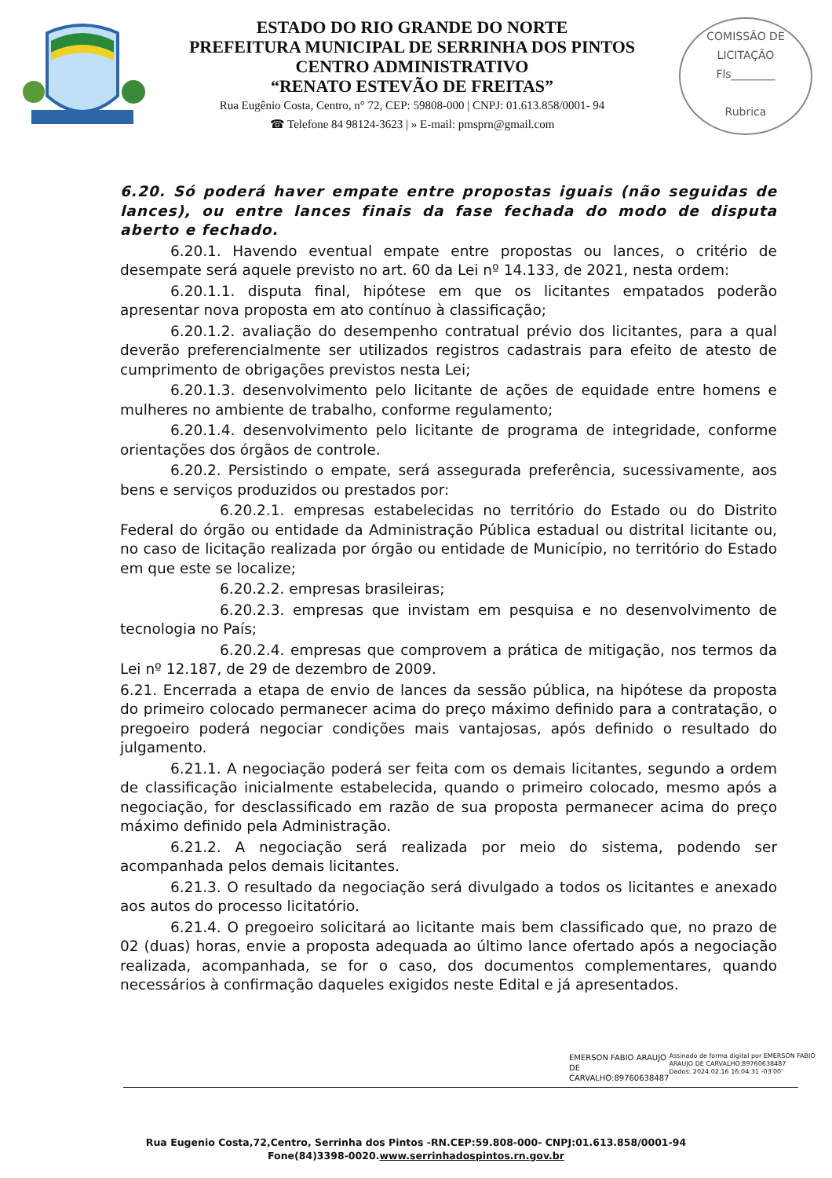ESTADO DO RIO GRANDE DO NORTE
PREFEITURA MUNICIPAL DE SERRINHA DOS PINTOS
CENTRO ADMINISTRATIVO
“RENATO ESTEVÃO DE FREITAS”
Rua Eugênio Costa, Centro, n° 72, CEP: 59808-000 | CNPJ: 01.613.858/0001- 94
☎ Telefone 84 98124-3623 | » E-mail: pmsprn@gmail.com
COMISSÃO DE LICITAÇÃO
Fls________
Rubrica
6.20. Só poderá haver empate entre propostas iguais (não seguidas de lances), ou entre lances finais da fase fechada do modo de disputa aberto e fechado.
6.20.1. Havendo eventual empate entre propostas ou lances, o critério de desempate será aquele previsto no art. 60 da Lei nº 14.133, de 2021, nesta ordem:
6.20.1.1. disputa final, hipótese em que os licitantes empatados poderão apresentar nova proposta em ato contínuo à classificação;
6.20.1.2. avaliação do desempenho contratual prévio dos licitantes, para a qual deverão preferencialmente ser utilizados registros cadastrais para efeito de atesto de cumprimento de obrigações previstos nesta Lei;
6.20.1.3. desenvolvimento pelo licitante de ações de equidade entre homens e mulheres no ambiente de trabalho, conforme regulamento;
6.20.1.4. desenvolvimento pelo licitante de programa de integridade, conforme orientações dos órgãos de controle.
6.20.2. Persistindo o empate, será assegurada preferência, sucessivamente, aos bens e serviços produzidos ou prestados por:
6.20.2.1. empresas estabelecidas no território do Estado ou do Distrito Federal do órgão ou entidade da Administração Pública estadual ou distrital licitante ou, no caso de licitação realizada por órgão ou entidade de Município, no território do Estado em que este se localize;
6.20.2.2. empresas brasileiras;
6.20.2.3. empresas que invistam em pesquisa e no desenvolvimento de tecnologia no País;
6.20.2.4. empresas que comprovem a prática de mitigação, nos termos da Lei nº 12.187, de 29 de dezembro de 2009.
6.21. Encerrada a etapa de envio de lances da sessão pública, na hipótese da proposta do primeiro colocado permanecer acima do preço máximo definido para a contratação, o pregoeiro poderá negociar condições mais vantajosas, após definido o resultado do julgamento.
6.21.1. A negociação poderá ser feita com os demais licitantes, segundo a ordem de classificação inicialmente estabelecida, quando o primeiro colocado, mesmo após a negociação, for desclassificado em razão de sua proposta permanecer acima do preço máximo definido pela Administração.
6.21.2. A negociação será realizada por meio do sistema, podendo ser acompanhada pelos demais licitantes.
6.21.3. O resultado da negociação será divulgado a todos os licitantes e anexado aos autos do processo licitatório.
6.21.4. O pregoeiro solicitará ao licitante mais bem classificado que, no prazo de 02 (duas) horas, envie a proposta adequada ao último lance ofertado após a negociação realizada, acompanhada, se for o caso, dos documentos complementares, quando necessários à confirmação daqueles exigidos neste Edital e já apresentados.
EMERSON FABIO ARAUJO DE CARVALHO:89760638487
Assinado de forma digital por EMERSON FABIO ARAUJO DE CARVALHO:89760638487
Dados: 2024.02.16 16:04:31 -03'00'
Rua Eugenio Costa,72,Centro, Serrinha dos Pintos -RN.CEP:59.808-000- CNPJ:01.613.858/0001-94
Fone(84)3398-0020.www.serrinhadospintos.rn.gov.br